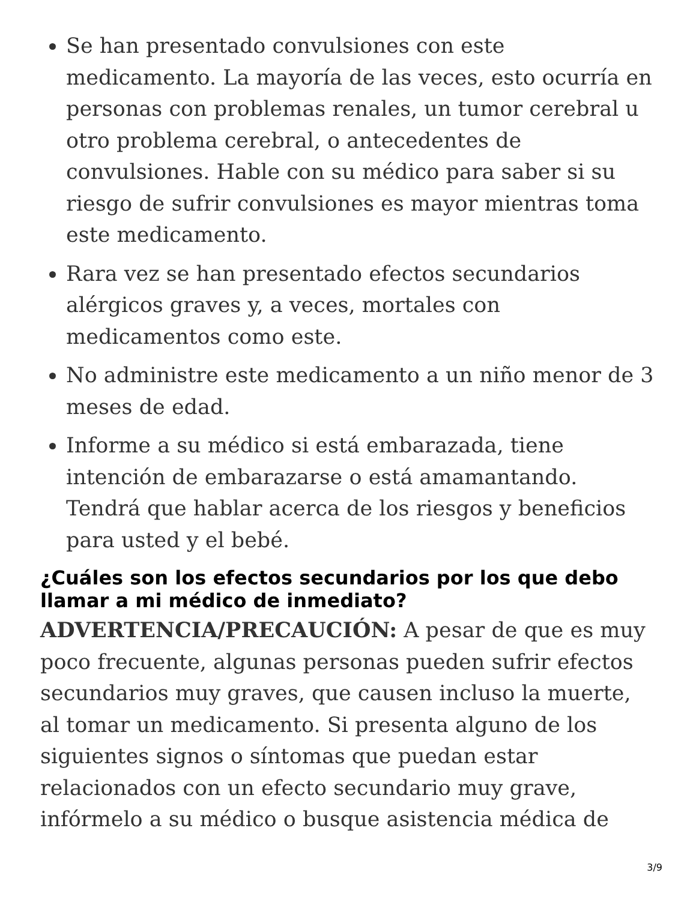Se han presentado convulsiones con este medicamento. La mayoría de las veces, esto ocurría en personas con problemas renales, un tumor cerebral u otro problema cerebral, o antecedentes de convulsiones. Hable con su médico para saber si su riesgo de sufrir convulsiones es mayor mientras toma este medicamento.
Rara vez se han presentado efectos secundarios alérgicos graves y, a veces, mortales con medicamentos como este.
No administre este medicamento a un niño menor de 3 meses de edad.
Informe a su médico si está embarazada, tiene intención de embarazarse o está amamantando. Tendrá que hablar acerca de los riesgos y beneficios para usted y el bebé.
¿Cuáles son los efectos secundarios por los que debo llamar a mi médico de inmediato?
ADVERTENCIA/PRECAUCIÓN: A pesar de que es muy poco frecuente, algunas personas pueden sufrir efectos secundarios muy graves, que causen incluso la muerte, al tomar un medicamento. Si presenta alguno de los siguientes signos o síntomas que puedan estar relacionados con un efecto secundario muy grave, infórmelo a su médico o busque asistencia médica de
3/9